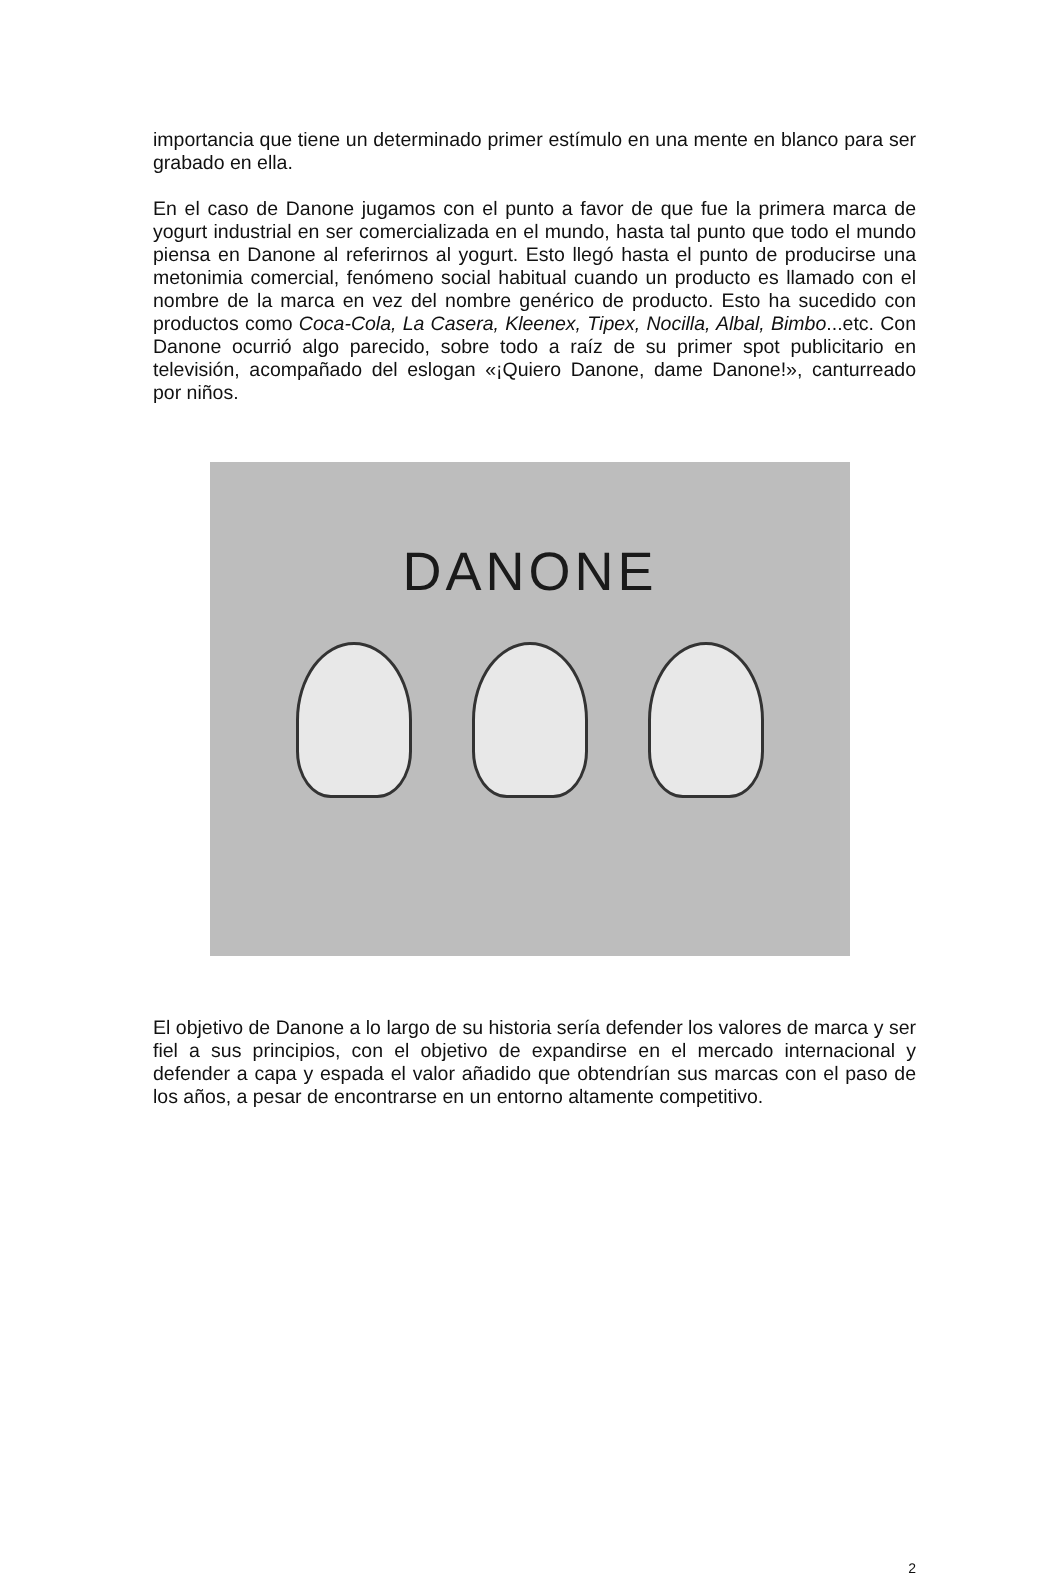importancia que tiene un determinado primer estímulo en una mente en blanco para ser grabado en ella.
En el caso de Danone jugamos con el punto a favor de que fue la primera marca de yogurt industrial en ser comercializada en el mundo, hasta tal punto que todo el mundo piensa en Danone al referirnos al yogurt. Esto llegó hasta el punto de producirse una metonimia comercial, fenómeno social habitual cuando un producto es llamado con el nombre de la marca en vez del nombre genérico de producto. Esto ha sucedido con productos como Coca-Cola, La Casera, Kleenex, Tipex, Nocilla, Albal, Bimbo...etc. Con Danone ocurrió algo parecido, sobre todo a raíz de su primer spot publicitario en televisión, acompañado del eslogan «¡Quiero Danone, dame Danone!», canturreado por niños.
DANONE
El objetivo de Danone a lo largo de su historia sería defender los valores de marca y ser fiel a sus principios, con el objetivo de expandirse en el mercado internacional y defender a capa y espada el valor añadido que obtendrían sus marcas con el paso de los años, a pesar de encontrarse en un entorno altamente competitivo.
2